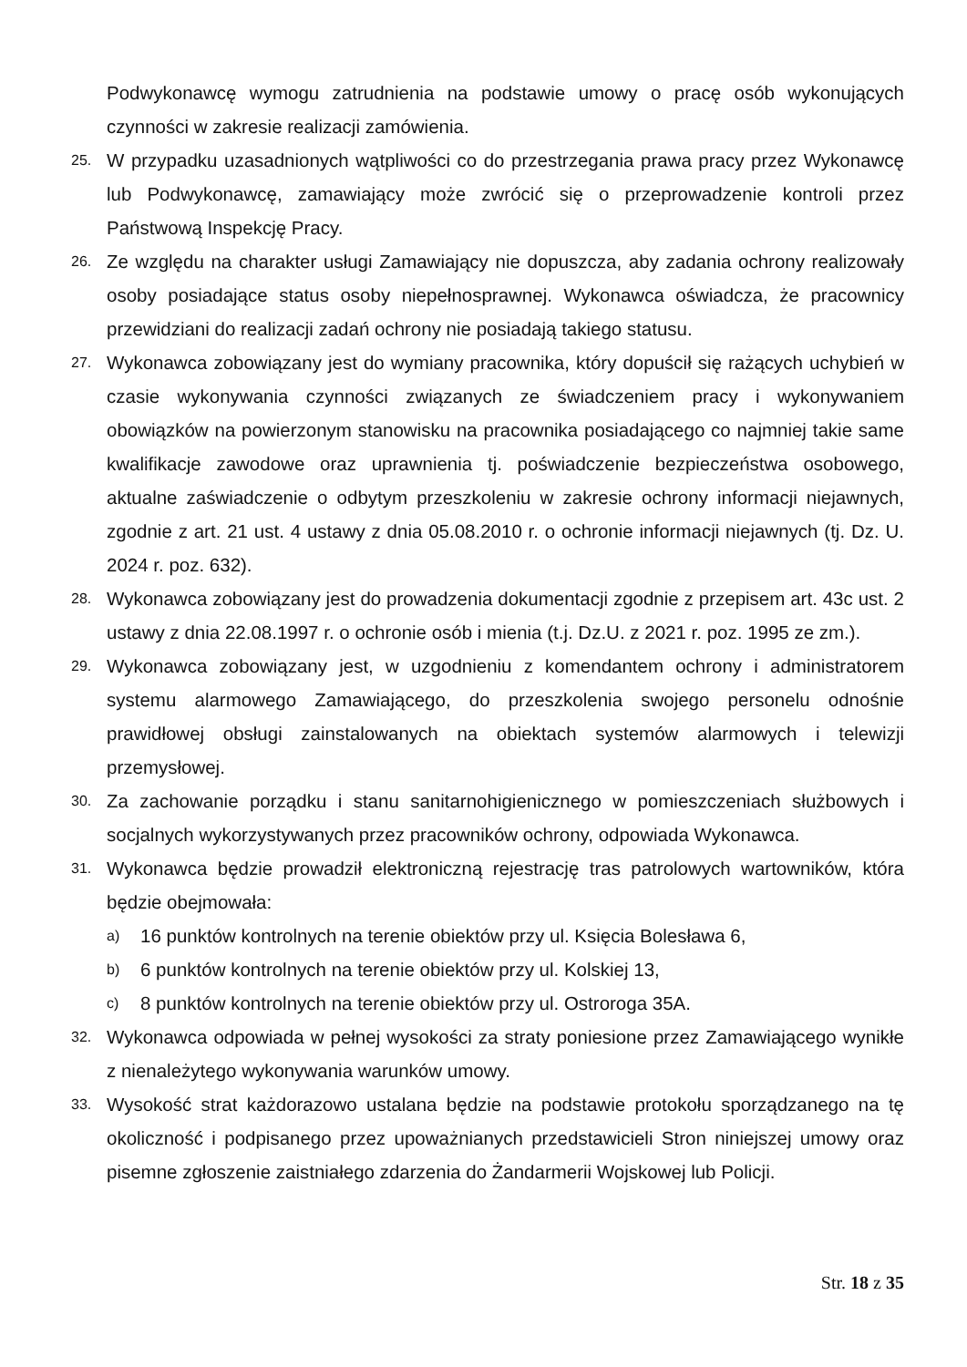Podwykonawcę wymogu zatrudnienia na podstawie umowy o pracę osób wykonujących czynności w zakresie realizacji zamówienia.
25. W przypadku uzasadnionych wątpliwości co do przestrzegania prawa pracy przez Wykonawcę lub Podwykonawcę, zamawiający może zwrócić się o przeprowadzenie kontroli przez Państwową Inspekcję Pracy.
26. Ze względu na charakter usługi Zamawiający nie dopuszcza, aby zadania ochrony realizowały osoby posiadające status osoby niepełnosprawnej. Wykonawca oświadcza, że pracownicy przewidziani do realizacji zadań ochrony nie posiadają takiego statusu.
27. Wykonawca zobowiązany jest do wymiany pracownika, który dopuścił się rażących uchybień w czasie wykonywania czynności związanych ze świadczeniem pracy i wykonywaniem obowiązków na powierzonym stanowisku na pracownika posiadającego co najmniej takie same kwalifikacje zawodowe oraz uprawnienia tj. poświadczenie bezpieczeństwa osobowego, aktualne zaświadczenie o odbytym przeszkoleniu w zakresie ochrony informacji niejawnych, zgodnie z art. 21 ust. 4 ustawy z dnia 05.08.2010 r. o ochronie informacji niejawnych (tj. Dz. U. 2024 r. poz. 632).
28. Wykonawca zobowiązany jest do prowadzenia dokumentacji zgodnie z przepisem art. 43c ust. 2 ustawy z dnia 22.08.1997 r. o ochronie osób i mienia (t.j. Dz.U. z 2021 r. poz. 1995 ze zm.).
29. Wykonawca zobowiązany jest, w uzgodnieniu z komendantem ochrony i administratorem systemu alarmowego Zamawiającego, do przeszkolenia swojego personelu odnośnie prawidłowej obsługi zainstalowanych na obiektach systemów alarmowych i telewizji przemysłowej.
30. Za zachowanie porządku i stanu sanitarnohigienicznego w pomieszczeniach służbowych i socjalnych wykorzystywanych przez pracowników ochrony, odpowiada Wykonawca.
31. Wykonawca będzie prowadził elektroniczną rejestrację tras patrolowych wartowników, która będzie obejmowała:
a) 16 punktów kontrolnych na terenie obiektów przy ul. Księcia Bolesława 6,
b) 6 punktów kontrolnych na terenie obiektów przy ul. Kolskiej 13,
c) 8 punktów kontrolnych na terenie obiektów przy ul. Ostroroga 35A.
32. Wykonawca odpowiada w pełnej wysokości za straty poniesione przez Zamawiającego wynikłe z nienależytego wykonywania warunków umowy.
33. Wysokość strat każdorazowo ustalana będzie na podstawie protokołu sporządzanego na tę okoliczność i podpisanego przez upoważnianych przedstawicieli Stron niniejszej umowy oraz pisemne zgłoszenie zaistniałego zdarzenia do Żandarmerii Wojskowej lub Policji.
Str. 18 z 35